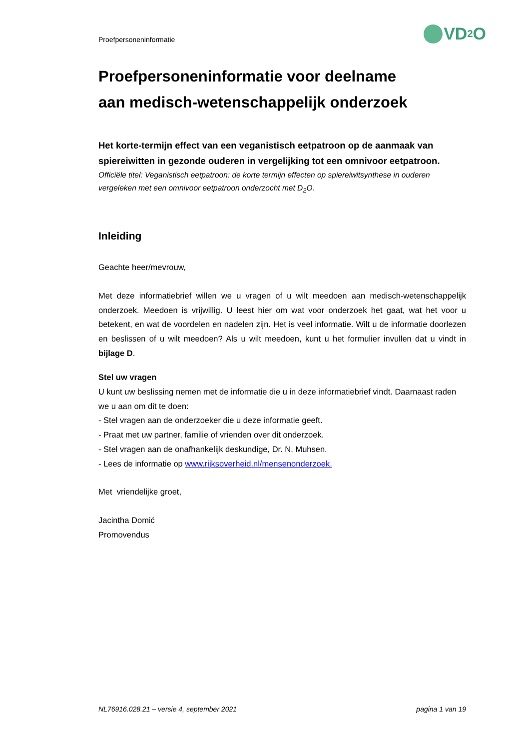Proefpersoneninformatie VD<sub>2</sub>O
Proefpersoneninformatie voor deelname
aan medisch-wetenschappelijk onderzoek
Het korte-termijn effect van een veganistisch eetpatroon op de aanmaak van spiereiwitten in gezonde ouderen in vergelijking tot een omnivoor eetpatroon.
Officiële titel: Veganistisch eetpatroon: de korte termijn effecten op spiereiwitsynthese in ouderen vergeleken met een omnivoor eetpatroon onderzocht met D<sub>2</sub>O.
Inleiding
Geachte heer/mevrouw,
Met deze informatiebrief willen we u vragen of u wilt meedoen aan medisch-wetenschappelijk onderzoek. Meedoen is vrijwillig. U leest hier om wat voor onderzoek het gaat, wat het voor u betekent, en wat de voordelen en nadelen zijn. Het is veel informatie. Wilt u de informatie doorlezen en beslissen of u wilt meedoen? Als u wilt meedoen, kunt u het formulier invullen dat u vindt in bijlage D.
Stel uw vragen
U kunt uw beslissing nemen met de informatie die u in deze informatiebrief vindt. Daarnaast raden we u aan om dit te doen:
- Stel vragen aan de onderzoeker die u deze informatie geeft.
- Praat met uw partner, familie of vrienden over dit onderzoek.
- Stel vragen aan de onafhankelijk deskundige, Dr. N. Muhsen.
- Lees de informatie op www.rijksoverheid.nl/mensenonderzoek.
Met vriendelijke groet,
Jacintha Domić
Promovendus
NL76916.028.21 – versie 4, september 2021 pagina 1 van 19